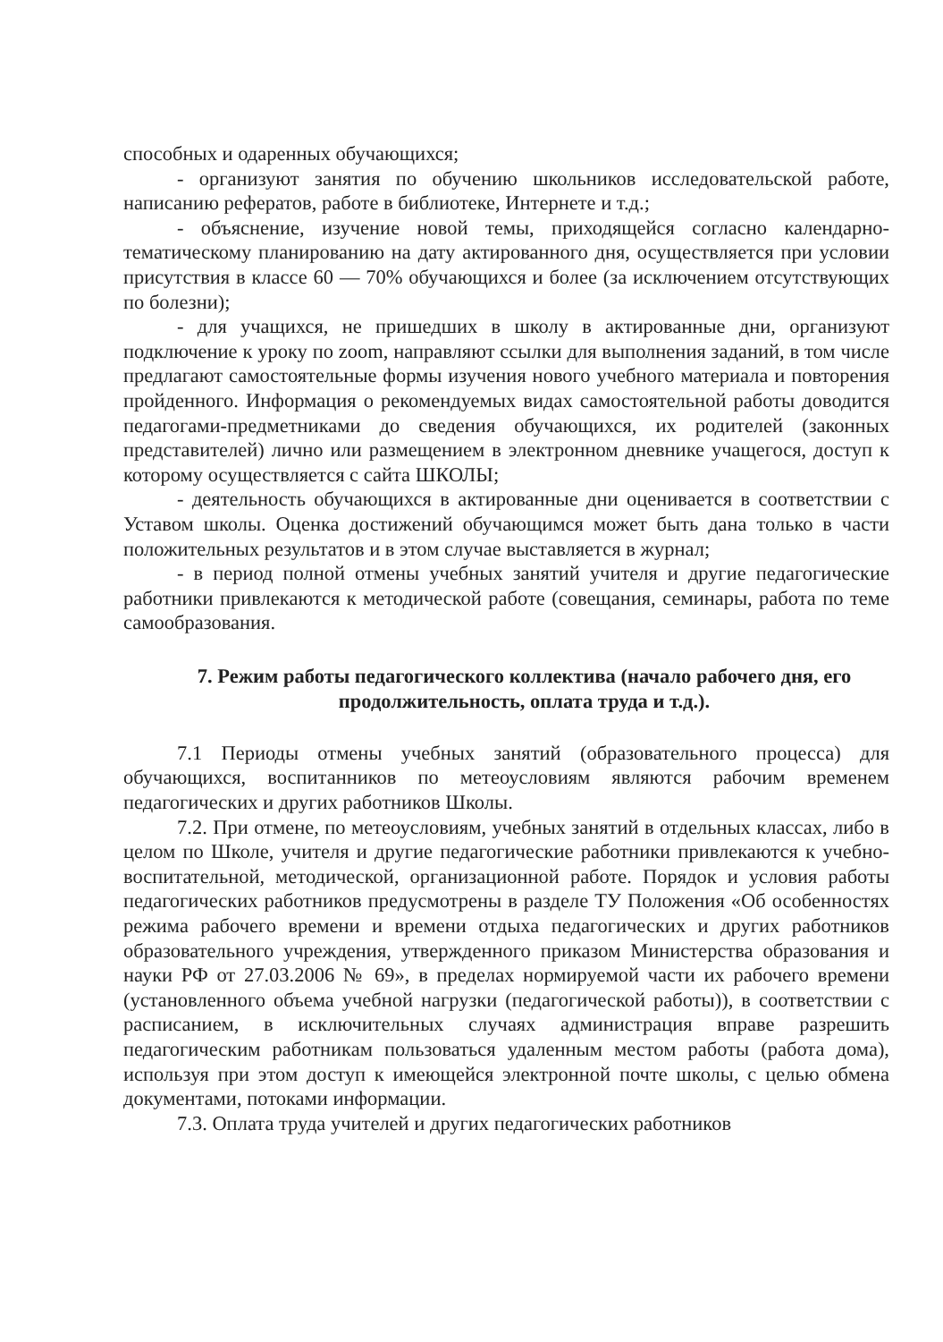способных и одаренных обучающихся;
- организуют занятия по обучению школьников исследовательской работе, написанию рефератов, работе в библиотеке, Интернете и т.д.;
- объяснение, изучение новой темы, приходящейся согласно календарно-тематическому планированию на дату актированного дня, осуществляется при условии присутствия в классе 60 — 70% обучающихся и более (за исключением отсутствующих по болезни);
- для учащихся, не пришедших в школу в актированные дни, организуют подключение к уроку по zoom, направляют ссылки для выполнения заданий, в том числе предлагают самостоятельные формы изучения нового учебного материала и повторения пройденного. Информация о рекомендуемых видах самостоятельной работы доводится педагогами-предметниками до сведения обучающихся, их родителей (законных представителей) лично или размещением в электронном дневнике учащегося, доступ к которому осуществляется с сайта ШКОЛЫ;
- деятельность обучающихся в актированные дни оценивается в соответствии с Уставом школы. Оценка достижений обучающимся может быть дана только в части положительных результатов и в этом случае выставляется в журнал;
- в период полной отмены учебных занятий учителя и другие педагогические работники привлекаются к методической работе (совещания, семинары, работа по теме самообразования.
7. Режим работы педагогического коллектива (начало рабочего дня, его продолжительность, оплата труда и т.д.).
7.1 Периоды отмены учебных занятий (образовательного процесса) для обучающихся, воспитанников по метеоусловиям являются рабочим временем педагогических и других работников Школы.
7.2. При отмене, по метеоусловиям, учебных занятий в отдельных классах, либо в целом по Школе, учителя и другие педагогические работники привлекаются к учебно-воспитательной, методической, организационной работе. Порядок и условия работы педагогических работников предусмотрены в разделе ТУ Положения «Об особенностях режима рабочего времени и времени отдыха педагогических и других работников образовательного учреждения, утвержденного приказом Министерства образования и науки РФ от 27.03.2006 № 69», в пределах нормируемой части их рабочего времени (установленного объема учебной нагрузки (педагогической работы)), в соответствии с расписанием, в исключительных случаях администрация вправе разрешить педагогическим работникам пользоваться удаленным местом работы (работа дома), используя при этом доступ к имеющейся электронной почте школы, с целью обмена документами, потоками информации.
7.3. Оплата труда учителей и других педагогических работников